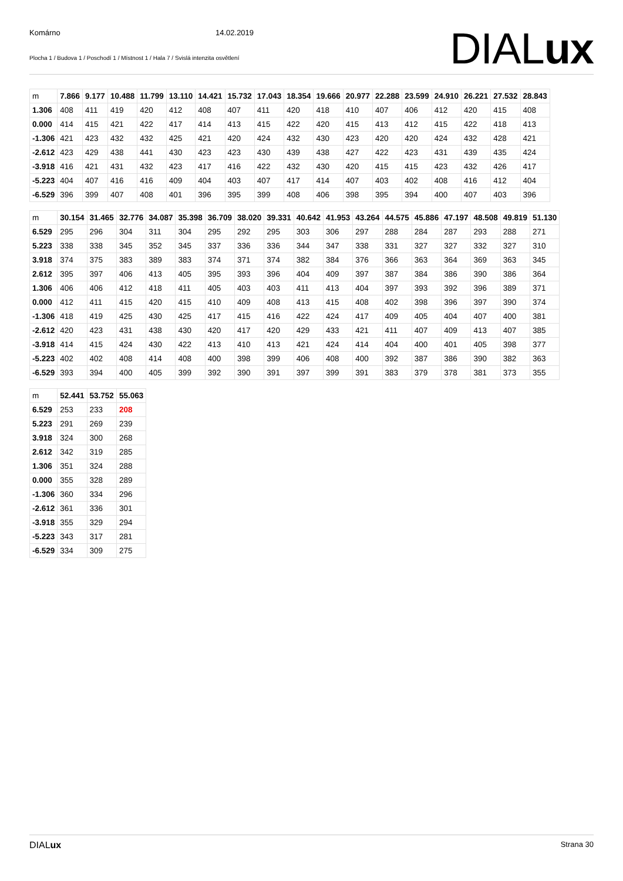Komárno 14.02.2019
Plocha 1 / Budova 1 / Poschodí 1 / Místnost 1 / Hala 7 / Svislá intenzita osvětlení
DIALux
| m | 7.866 | 9.177 | 10.488 | 11.799 | 13.110 | 14.421 | 15.732 | 17.043 | 18.354 | 19.666 | 20.977 | 22.288 | 23.599 | 24.910 | 26.221 | 27.532 | 28.843 |
| 1.306 | 408 | 411 | 419 | 420 | 412 | 408 | 407 | 411 | 420 | 418 | 410 | 407 | 406 | 412 | 420 | 415 | 408 |
| 0.000 | 414 | 415 | 421 | 422 | 417 | 414 | 413 | 415 | 422 | 420 | 415 | 413 | 412 | 415 | 422 | 418 | 413 |
| -1.306 | 421 | 423 | 432 | 432 | 425 | 421 | 420 | 424 | 432 | 430 | 423 | 420 | 420 | 424 | 432 | 428 | 421 |
| -2.612 | 423 | 429 | 438 | 441 | 430 | 423 | 423 | 430 | 439 | 438 | 427 | 422 | 423 | 431 | 439 | 435 | 424 |
| -3.918 | 416 | 421 | 431 | 432 | 423 | 417 | 416 | 422 | 432 | 430 | 420 | 415 | 415 | 423 | 432 | 426 | 417 |
| -5.223 | 404 | 407 | 416 | 416 | 409 | 404 | 403 | 407 | 417 | 414 | 407 | 403 | 402 | 408 | 416 | 412 | 404 |
| -6.529 | 396 | 399 | 407 | 408 | 401 | 396 | 395 | 399 | 408 | 406 | 398 | 395 | 394 | 400 | 407 | 403 | 396 |
| m | 30.154 | 31.465 | 32.776 | 34.087 | 35.398 | 36.709 | 38.020 | 39.331 | 40.642 | 41.953 | 43.264 | 44.575 | 45.886 | 47.197 | 48.508 | 49.819 | 51.130 |
| 6.529 | 295 | 296 | 304 | 311 | 304 | 295 | 292 | 295 | 303 | 306 | 297 | 288 | 284 | 287 | 293 | 288 | 271 |
| 5.223 | 338 | 338 | 345 | 352 | 345 | 337 | 336 | 336 | 344 | 347 | 338 | 331 | 327 | 327 | 332 | 327 | 310 |
| 3.918 | 374 | 375 | 383 | 389 | 383 | 374 | 371 | 374 | 382 | 384 | 376 | 366 | 363 | 364 | 369 | 363 | 345 |
| 2.612 | 395 | 397 | 406 | 413 | 405 | 395 | 393 | 396 | 404 | 409 | 397 | 387 | 384 | 386 | 390 | 386 | 364 |
| 1.306 | 406 | 406 | 412 | 418 | 411 | 405 | 403 | 403 | 411 | 413 | 404 | 397 | 393 | 392 | 396 | 389 | 371 |
| 0.000 | 412 | 411 | 415 | 420 | 415 | 410 | 409 | 408 | 413 | 415 | 408 | 402 | 398 | 396 | 397 | 390 | 374 |
| -1.306 | 418 | 419 | 425 | 430 | 425 | 417 | 415 | 416 | 422 | 424 | 417 | 409 | 405 | 404 | 407 | 400 | 381 |
| -2.612 | 420 | 423 | 431 | 438 | 430 | 420 | 417 | 420 | 429 | 433 | 421 | 411 | 407 | 409 | 413 | 407 | 385 |
| -3.918 | 414 | 415 | 424 | 430 | 422 | 413 | 410 | 413 | 421 | 424 | 414 | 404 | 400 | 401 | 405 | 398 | 377 |
| -5.223 | 402 | 402 | 408 | 414 | 408 | 400 | 398 | 399 | 406 | 408 | 400 | 392 | 387 | 386 | 390 | 382 | 363 |
| -6.529 | 393 | 394 | 400 | 405 | 399 | 392 | 390 | 391 | 397 | 399 | 391 | 383 | 379 | 378 | 381 | 373 | 355 |
| m | 52.441 | 53.752 | 55.063 |
| 6.529 | 253 | 233 | 208 |
| 5.223 | 291 | 269 | 239 |
| 3.918 | 324 | 300 | 268 |
| 2.612 | 342 | 319 | 285 |
| 1.306 | 351 | 324 | 288 |
| 0.000 | 355 | 328 | 289 |
| -1.306 | 360 | 334 | 296 |
| -2.612 | 361 | 336 | 301 |
| -3.918 | 355 | 329 | 294 |
| -5.223 | 343 | 317 | 281 |
| -6.529 | 334 | 309 | 275 |
DIALux Strana 30